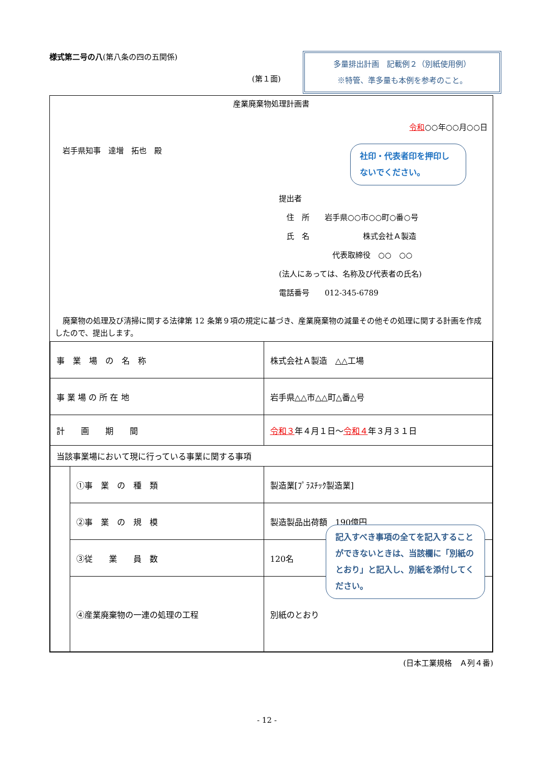様式第二号の八(第八条の四の五関係)
(第１面)
多量排出計画　記載例２（別紙使用例）
※特管、準多量も本例を参考のこと。
産業廃棄物処理計画書
令和○○年○○月○○日
岩手県知事　達増　拓也　殿
提出者
　住　所　　岩手県○○市○○町○番○号
　氏　名　　　　　　　株式会社Ａ製造
　　　　　　　代表取締役　○○　○○
(法人にあっては、名称及び代表者の氏名)
電話番号　　012-345-6789
　廃棄物の処理及び清掃に関する法律第 12 条第９項の規定に基づき、産業廃棄物の減量その他その処理に関する計画を作成したので、提出します。
| 事 業 場 の 名 称 | | 株式会社Ａ製造 △△工場 |
| 事 業 場 の 所 在 地 | | 岩手県△△市△△町△番△号 |
| 計 画 期 間 | | 令和３ 年４月１日～ 令和４ 年３月３１日 |
| 当該事業場において現に行っている事業に関する事項 | | |
| | ①事 業 の 種 類 | 製造業[ﾌﾟﾗｽﾁｯｸ製造業] |
| | ②事 業 の 規 模 | 製造製品出荷額 190億円 |
| | ③従 業 員 数 | 120名 |
| | ④産業廃棄物の一連の処理の工程 | 別紙のとおり |
社印・代表者印を押印しないでください。
記入すべき事項の全てを記入することができないときは、当該欄に「別紙のとおり」と記入し、別紙を添付してください。
(日本工業規格　Ａ列４番)
- 12 -